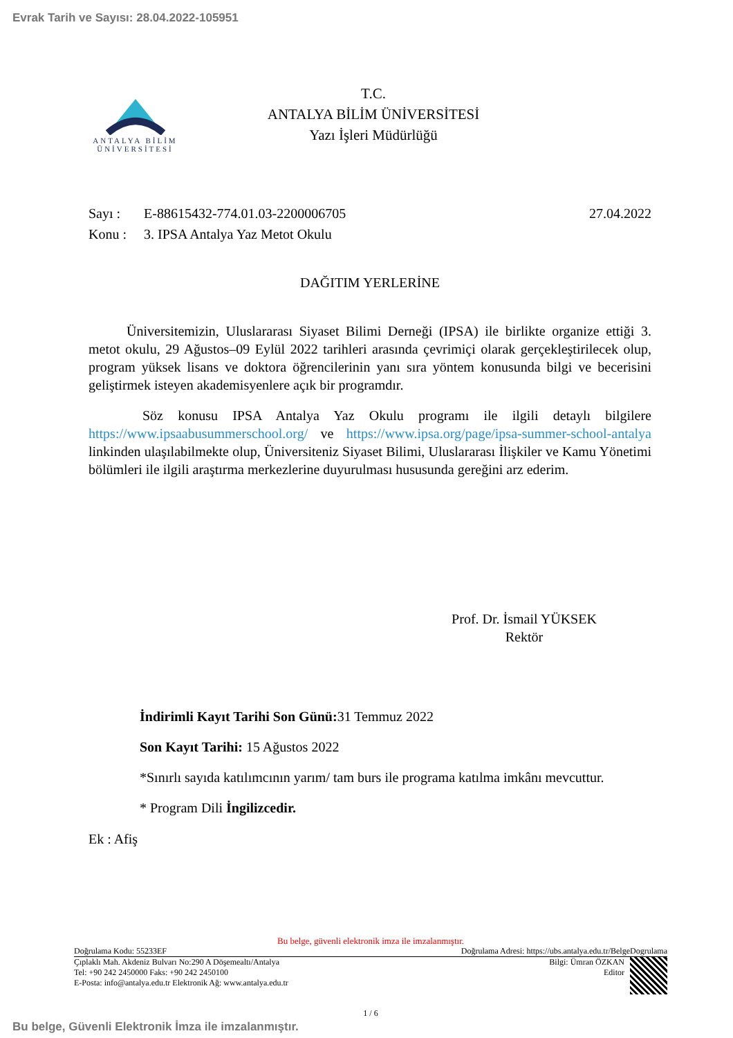Evrak Tarih ve Sayısı: 28.04.2022-105951
ANTALYA BİLİM
ÜNİVERSİTESİ
T.C.
ANTALYA BİLİM ÜNİVERSİTESİ
Yazı İşleri Müdürlüğü
Sayı : E-88615432-774.01.03-2200006705 27.04.2022
Konu : 3. IPSA Antalya Yaz Metot Okulu
DAĞITIM YERLERİNE
Üniversitemizin, Uluslararası Siyaset Bilimi Derneği (IPSA) ile birlikte organize ettiği 3. metot okulu, 29 Ağustos–09 Eylül 2022 tarihleri arasında çevrimiçi olarak gerçekleştirilecek olup, program yüksek lisans ve doktora öğrencilerinin yanı sıra yöntem konusunda bilgi ve becerisini geliştirmek isteyen akademisyenlere açık bir programdır.
Söz konusu IPSA Antalya Yaz Okulu programı ile ilgili detaylı bilgilere https://www.ipsaabusummerschool.org/ ve https://www.ipsa.org/page/ipsa-summer-school-antalya linkinden ulaşılabilmekte olup, Üniversiteniz Siyaset Bilimi, Uluslararası İlişkiler ve Kamu Yönetimi bölümleri ile ilgili araştırma merkezlerine duyurulması hususunda gereğini arz ederim.
Prof. Dr. İsmail YÜKSEK
Rektör
İndirimli Kayıt Tarihi Son Günü: 31 Temmuz 2022
Son Kayıt Tarihi: 15 Ağustos 2022
*Sınırlı sayıda katılımcının yarım/ tam burs ile programa katılma imkânı mevcuttur.
* Program Dili İngilizcedir.
Ek : Afiş
Bu belge, güvenli elektronik imza ile imzalanmıştır.
Doğrulama Kodu: 55233EF Doğrulama Adresi: https://ubs.antalya.edu.tr/BelgeDogrulama
Çıplaklı Mah. Akdeniz Bulvarı No:290 A Döşemealtı/Antalya
Tel: +90 242 2450000 Faks: +90 242 2450100
E-Posta: info@antalya.edu.tr Elektronik Ağ: www.antalya.edu.tr Bilgi: Ümran ÖZKAN
Editor
1 / 6
Bu belge, Güvenli Elektronik İmza ile imzalanmıştır.